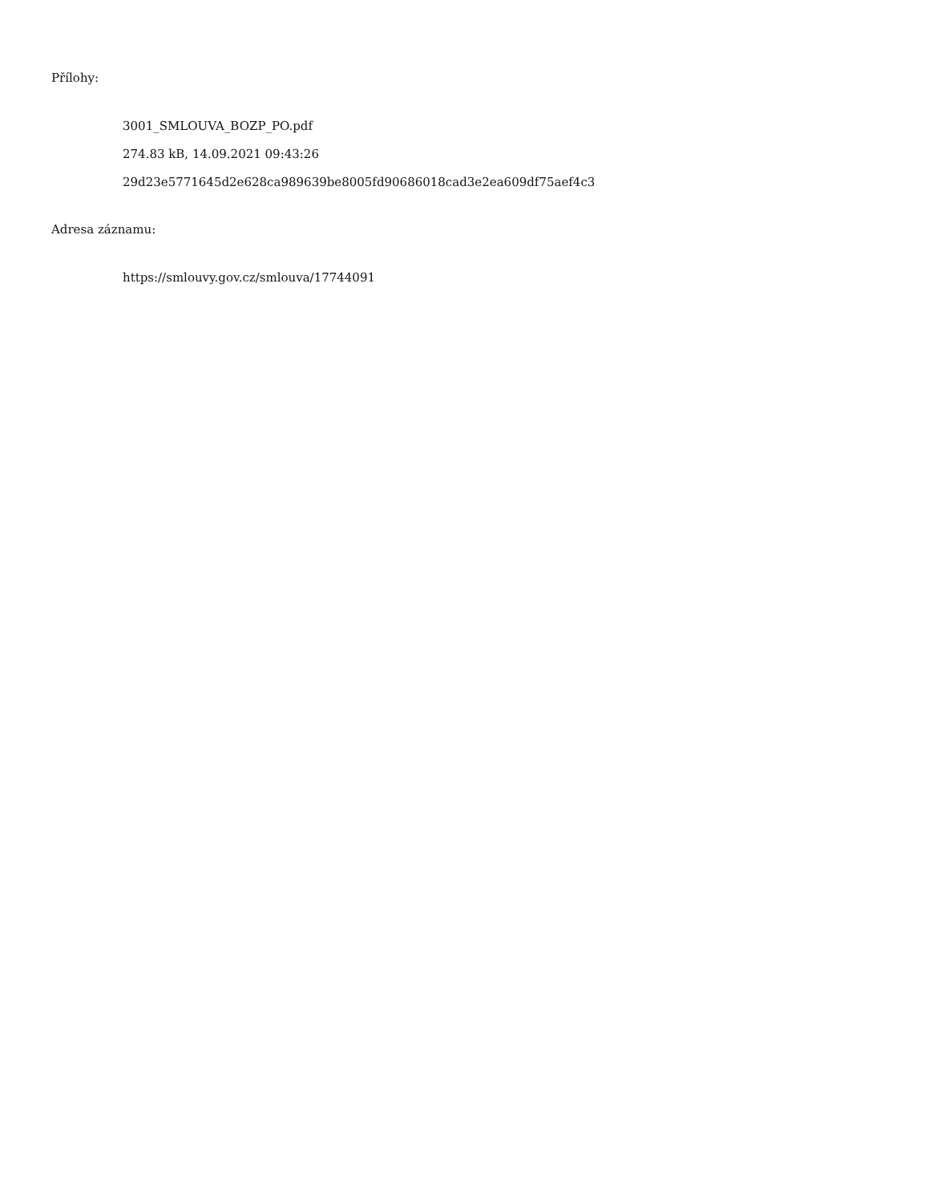Přílohy:
3001_SMLOUVA_BOZP_PO.pdf
274.83 kB, 14.09.2021 09:43:26
29d23e5771645d2e628ca989639be8005fd90686018cad3e2ea609df75aef4c3
Adresa záznamu:
https://smlouvy.gov.cz/smlouva/17744091